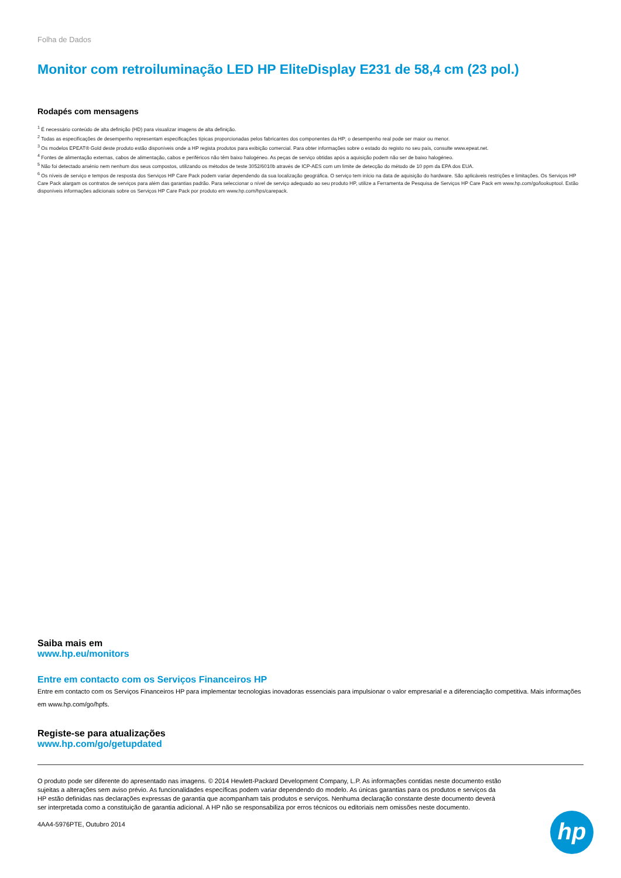Folha de Dados
Monitor com retroiluminação LED HP EliteDisplay E231 de 58,4 cm (23 pol.)
Rodapés com mensagens
<sup>1</sup> É necessário conteúdo de alta definição (HD) para visualizar imagens de alta definição.
<sup>2</sup> Todas as especificações de desempenho representam especificações típicas proporcionadas pelos fabricantes dos componentes da HP; o desempenho real pode ser maior ou menor.
<sup>3</sup> Os modelos EPEAT® Gold deste produto estão disponíveis onde a HP regista produtos para exibição comercial. Para obter informações sobre o estado do registo no seu país, consulte www.epeat.net.
<sup>4</sup> Fontes de alimentação externas, cabos de alimentação, cabos e periféricos não têm baixo halogéneo. As peças de serviço obtidas após a aquisição podem não ser de baixo halogéneo.
<sup>5</sup> Não foi detectado arsénio nem nenhum dos seus compostos, utilizando os métodos de teste 3052/6010b através de ICP-AES com um limite de detecção do método de 10 ppm da EPA dos EUA.
<sup>6</sup> Os níveis de serviço e tempos de resposta dos Serviços HP Care Pack podem variar dependendo da sua localização geográfica. O serviço tem início na data de aquisição do hardware. São aplicáveis restrições e limitações. Os Serviços HP Care Pack alargam os contratos de serviços para além das garantias padrão. Para seleccionar o nível de serviço adequado ao seu produto HP, utilize a Ferramenta de Pesquisa de Serviços HP Care Pack em www.hp.com/go/lookuptool. Estão disponíveis informações adicionais sobre os Serviços HP Care Pack por produto em www.hp.com/hps/carepack.
Saiba mais em
www.hp.eu/monitors
Entre em contacto com os Serviços Financeiros HP
Entre em contacto com os Serviços Financeiros HP para implementar tecnologias inovadoras essenciais para impulsionar o valor empresarial e a diferenciação competitiva. Mais informações em www.hp.com/go/hpfs.
Registe-se para atualizações
www.hp.com/go/getupdated
O produto pode ser diferente do apresentado nas imagens. © 2014 Hewlett-Packard Development Company, L.P. As informações contidas neste documento estão sujeitas a alterações sem aviso prévio. As funcionalidades específicas podem variar dependendo do modelo. As únicas garantias para os produtos e serviços da HP estão definidas nas declarações expressas de garantia que acompanham tais produtos e serviços. Nenhuma declaração constante deste documento deverá ser interpretada como a constituição de garantia adicional. A HP não se responsabiliza por erros técnicos ou editoriais nem omissões neste documento.
4AA4-5976PTE, Outubro 2014
hp